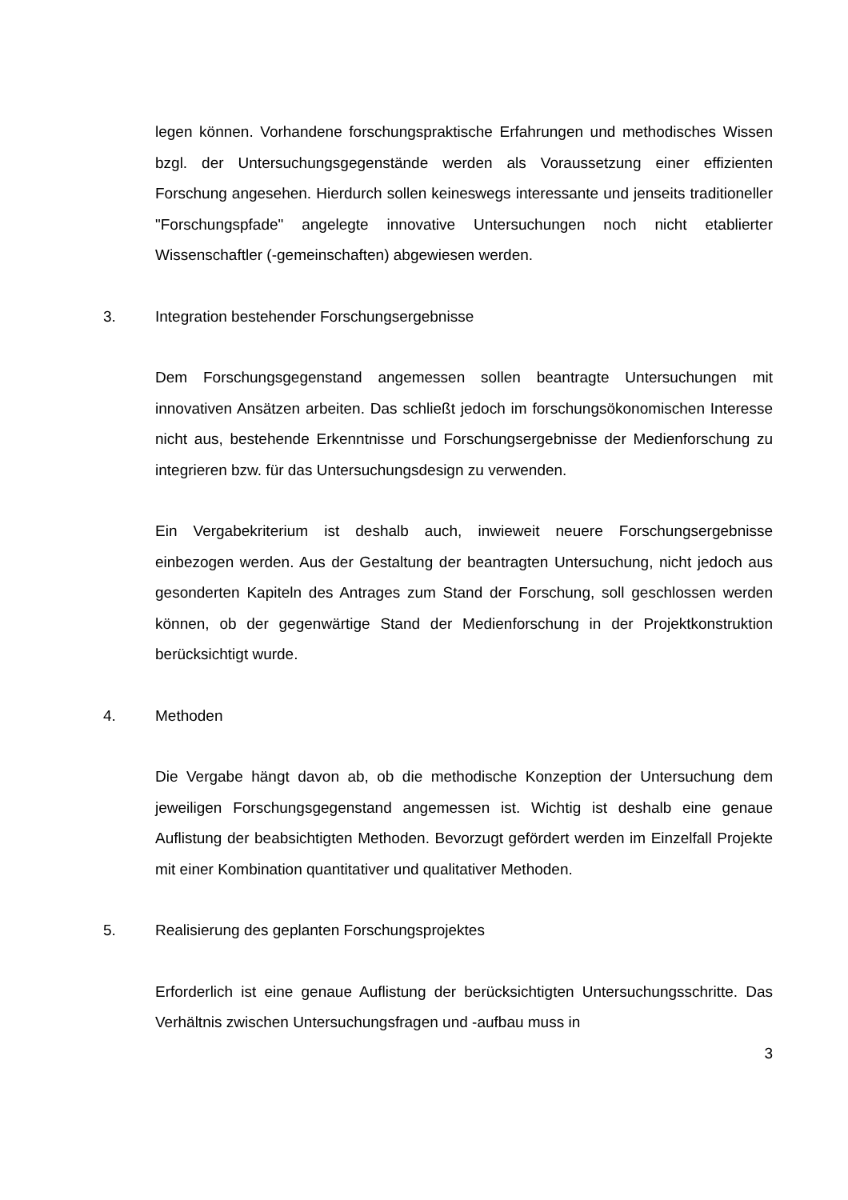legen können. Vorhandene forschungspraktische Erfahrungen und methodisches Wissen bzgl. der Untersuchungsgegenstände werden als Voraussetzung einer effizienten Forschung angesehen. Hierdurch sollen keineswegs interessante und jenseits traditioneller "Forschungspfade" angelegte innovative Untersuchungen noch nicht etablierter Wissenschaftler (-gemeinschaften) abgewiesen werden.
3. Integration bestehender Forschungsergebnisse
Dem Forschungsgegenstand angemessen sollen beantragte Untersuchungen mit innovativen Ansätzen arbeiten. Das schließt jedoch im forschungsökonomischen Interesse nicht aus, bestehende Erkenntnisse und Forschungsergebnisse der Medienforschung zu integrieren bzw. für das Untersuchungsdesign zu verwenden.
Ein Vergabekriterium ist deshalb auch, inwieweit neuere Forschungsergebnisse einbezogen werden. Aus der Gestaltung der beantragten Untersuchung, nicht jedoch aus gesonderten Kapiteln des Antrages zum Stand der Forschung, soll geschlossen werden können, ob der gegenwärtige Stand der Medienforschung in der Projektkonstruktion berücksichtigt wurde.
4. Methoden
Die Vergabe hängt davon ab, ob die methodische Konzeption der Untersuchung dem jeweiligen Forschungsgegenstand angemessen ist. Wichtig ist deshalb eine genaue Auflistung der beabsichtigten Methoden. Bevorzugt gefördert werden im Einzelfall Projekte mit einer Kombination quantitativer und qualitativer Methoden.
5. Realisierung des geplanten Forschungsprojektes
Erforderlich ist eine genaue Auflistung der berücksichtigten Untersuchungsschritte. Das Verhältnis zwischen Untersuchungsfragen und -aufbau muss in
3